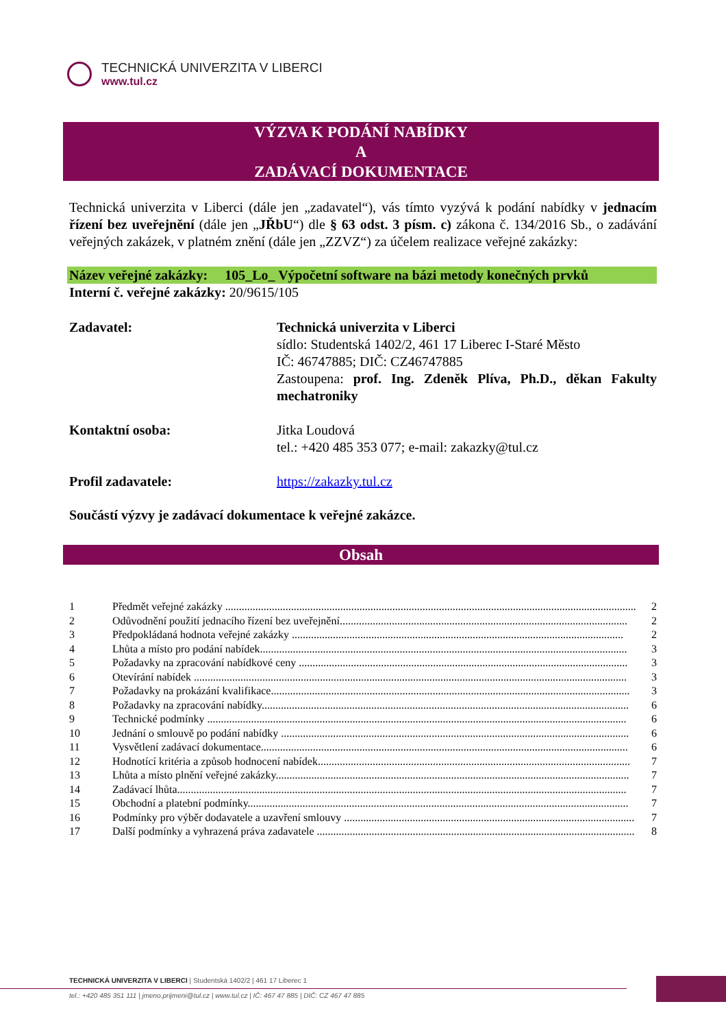TECHNICKÁ UNIVERZITA V LIBERCI
www.tul.cz
VÝZVA K PODÁNÍ NABÍDKY
A
ZADÁVACÍ DOKUMENTACE
Technická univerzita v Liberci (dále jen „zadavatel“), vás tímto vyzývá k podání nabídky v jednacím řízení bez uveřejnění (dále jen „JŘbU“) dle § 63 odst. 3 písm. c) zákona č. 134/2016 Sb., o zadávání veřejných zakázek, v platném znění (dále jen „ZZVZ“) za účelem realizace veřejné zakázky:
Název veřejné zakázky: 105_Lo_ Výpočetní software na bázi metody konečných prvků
Interní č. veřejné zakázky: 20/9615/105
Zadavatel: Technická univerzita v Liberci
sídlo: Studentská 1402/2, 461 17 Liberec I-Staré Město
IČ: 46747885; DIČ: CZ46747885
Zastoupena: prof. Ing. Zdeněk Plíva, Ph.D., děkan Fakulty mechatroniky
Kontaktní osoba: Jitka Loudová
tel.: +420 485 353 077; e-mail: zakazky@tul.cz
Profil zadavatele: https://zakazky.tul.cz
Součástí výzvy je zadávací dokumentace k veřejné zakázce.
Obsah
1 Předmět veřejné zakázky ...................................................................................................................................................... 2
2 Odůvodnění použití jednacího řízení bez uveřejnění......................................................................................................... 2
3 Předpokládaná hodnota veřejné zakázky ......................................................................................................................... 2
4 Lhůta a místo pro podání nabídek...................................................................................................................................... 3
5 Požadavky na zpracování nabídkové ceny ........................................................................................................................ 3
6 Otevírání nabídek .............................................................................................................................................................. 3
7 Požadavky na prokázání kvalifikace................................................................................................................................... 3
8 Požadavky na zpracování nabídky...................................................................................................................................... 6
9 Technické podmínky ......................................................................................................................................................... 6
10 Jednání o smlouvě po podání nabídky ............................................................................................................................... 6
11 Vysvětlení zadávací dokumentace...................................................................................................................................... 6
12 Hodnotící kritéria a způsob hodnocení nabídek.................................................................................................................. 7
13 Lhůta a místo plnění veřejné zakázky................................................................................................................................. 7
14 Zadávací lhůta.................................................................................................................................................................... 7
15 Obchodní a platební podmínky........................................................................................................................................... 7
16 Podmínky pro výběr dodavatele a uzavření smlouvy .......................................................................................................... 7
17 Další podmínky a vyhrazená práva zadavatele .................................................................................................................... 8
TECHNICKÁ UNIVERZITA V LIBERCI | Studentská 1402/2 | 461 17 Liberec 1
tel.: +420 485 351 111 | jmeno.prijmeni@tul.cz | www.tul.cz | IČ: 467 47 885 | DIČ: CZ 467 47 885